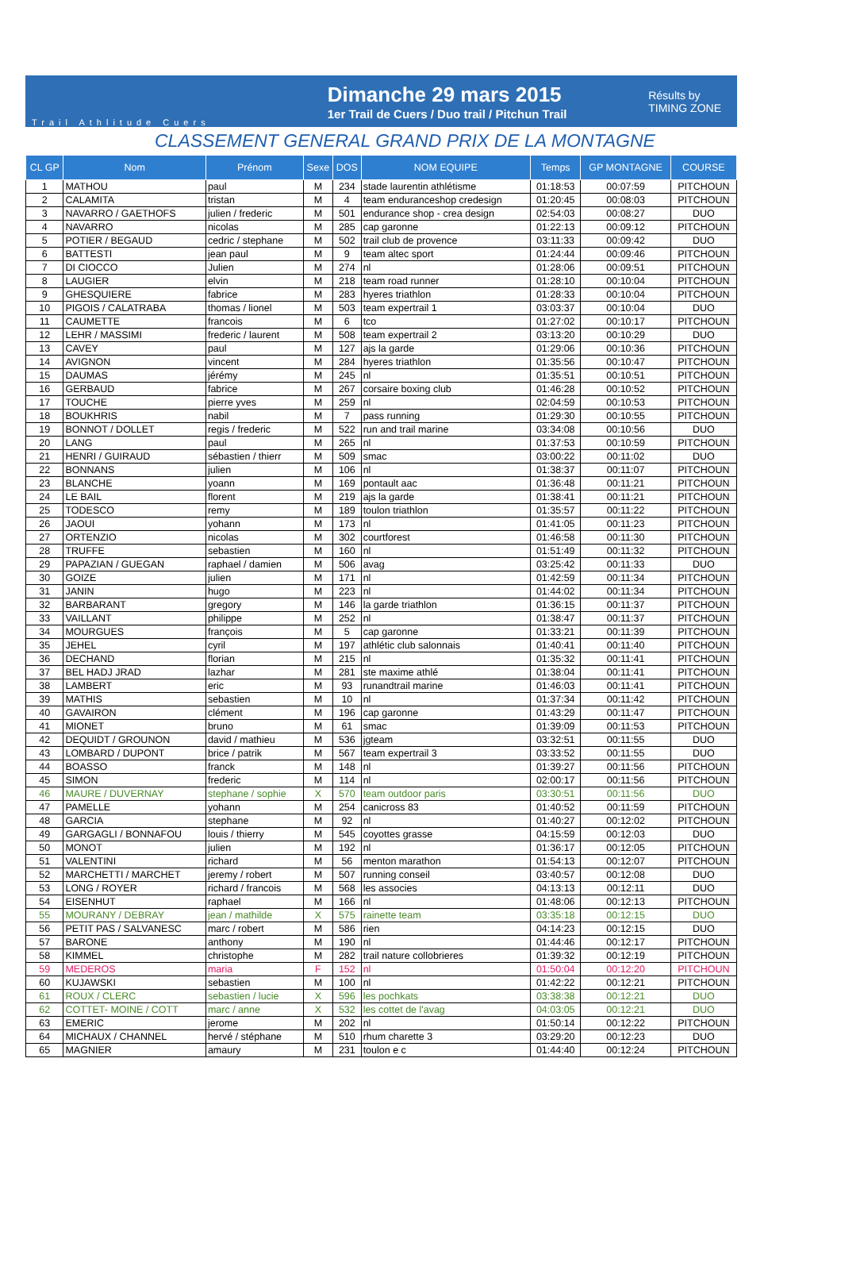Trail Athlitude Cuers
Dimanche 29 mars 2015
1er Trail de Cuers / Duo trail / Pitchun Trail
Résults by
TIMING ZONE
CLASSEMENT GENERAL GRAND PRIX DE LA MONTAGNE
| CL GP | Nom | Prénom | Sexe | DOS | NOM EQUIPE | Temps | GP MONTAGNE | COURSE |
| --- | --- | --- | --- | --- | --- | --- | --- | --- |
| 1 | MATHOU | paul | M | 234 | stade laurentin athlétisme | 01:18:53 | 00:07:59 | PITCHOUN |
| 2 | CALAMITA | tristan | M | 4 | team enduranceshop credesign | 01:20:45 | 00:08:03 | PITCHOUN |
| 3 | NAVARRO / GAETHOFS | julien / frederic | M | 501 | endurance shop - crea design | 02:54:03 | 00:08:27 | DUO |
| 4 | NAVARRO | nicolas | M | 285 | cap garonne | 01:22:13 | 00:09:12 | PITCHOUN |
| 5 | POTIER / BEGAUD | cedric / stephane | M | 502 | trail club de provence | 03:11:33 | 00:09:42 | DUO |
| 6 | BATTESTI | jean paul | M | 9 | team altec sport | 01:24:44 | 00:09:46 | PITCHOUN |
| 7 | DI CIOCCO | Julien | M | 274 | nl | 01:28:06 | 00:09:51 | PITCHOUN |
| 8 | LAUGIER | elvin | M | 218 | team road runner | 01:28:10 | 00:10:04 | PITCHOUN |
| 9 | GHESQUIERE | fabrice | M | 283 | hyeres triathlon | 01:28:33 | 00:10:04 | PITCHOUN |
| 10 | PIGOIS / CALATRABA | thomas / lionel | M | 503 | team expertrail 1 | 03:03:37 | 00:10:04 | DUO |
| 11 | CAUMETTE | francois | M | 6 | tco | 01:27:02 | 00:10:17 | PITCHOUN |
| 12 | LEHR / MASSIMI | frederic / laurent | M | 508 | team expertrail 2 | 03:13:20 | 00:10:29 | DUO |
| 13 | CAVEY | paul | M | 127 | ajs la garde | 01:29:06 | 00:10:36 | PITCHOUN |
| 14 | AVIGNON | vincent | M | 284 | hyeres triathlon | 01:35:56 | 00:10:47 | PITCHOUN |
| 15 | DAUMAS | jérémy | M | 245 | nl | 01:35:51 | 00:10:51 | PITCHOUN |
| 16 | GERBAUD | fabrice | M | 267 | corsaire boxing club | 01:46:28 | 00:10:52 | PITCHOUN |
| 17 | TOUCHE | pierre yves | M | 259 | nl | 02:04:59 | 00:10:53 | PITCHOUN |
| 18 | BOUKHRIS | nabil | M | 7 | pass running | 01:29:30 | 00:10:55 | PITCHOUN |
| 19 | BONNOT / DOLLET | regis / frederic | M | 522 | run and trail marine | 03:34:08 | 00:10:56 | DUO |
| 20 | LANG | paul | M | 265 | nl | 01:37:53 | 00:10:59 | PITCHOUN |
| 21 | HENRI / GUIRAUD | sébastien / thierr | M | 509 | smac | 03:00:22 | 00:11:02 | DUO |
| 22 | BONNANS | julien | M | 106 | nl | 01:38:37 | 00:11:07 | PITCHOUN |
| 23 | BLANCHE | yoann | M | 169 | pontault aac | 01:36:48 | 00:11:21 | PITCHOUN |
| 24 | LE BAIL | florent | M | 219 | ajs la garde | 01:38:41 | 00:11:21 | PITCHOUN |
| 25 | TODESCO | remy | M | 189 | toulon triathlon | 01:35:57 | 00:11:22 | PITCHOUN |
| 26 | JAOUI | yohann | M | 173 | nl | 01:41:05 | 00:11:23 | PITCHOUN |
| 27 | ORTENZIO | nicolas | M | 302 | courtforest | 01:46:58 | 00:11:30 | PITCHOUN |
| 28 | TRUFFE | sebastien | M | 160 | nl | 01:51:49 | 00:11:32 | PITCHOUN |
| 29 | PAPAZIAN / GUEGAN | raphael / damien | M | 506 | avag | 03:25:42 | 00:11:33 | DUO |
| 30 | GOIZE | julien | M | 171 | nl | 01:42:59 | 00:11:34 | PITCHOUN |
| 31 | JANIN | hugo | M | 223 | nl | 01:44:02 | 00:11:34 | PITCHOUN |
| 32 | BARBARANT | gregory | M | 146 | la garde triathlon | 01:36:15 | 00:11:37 | PITCHOUN |
| 33 | VAILLANT | philippe | M | 252 | nl | 01:38:47 | 00:11:37 | PITCHOUN |
| 34 | MOURGUES | françois | M | 5 | cap garonne | 01:33:21 | 00:11:39 | PITCHOUN |
| 35 | JEHEL | cyril | M | 197 | athlétic club salonnais | 01:40:41 | 00:11:40 | PITCHOUN |
| 36 | DECHAND | florian | M | 215 | nl | 01:35:32 | 00:11:41 | PITCHOUN |
| 37 | BEL HADJ JRAD | lazhar | M | 281 | ste maxime athlé | 01:38:04 | 00:11:41 | PITCHOUN |
| 38 | LAMBERT | eric | M | 93 | runandtrail marine | 01:46:03 | 00:11:41 | PITCHOUN |
| 39 | MATHIS | sebastien | M | 10 | nl | 01:37:34 | 00:11:42 | PITCHOUN |
| 40 | GAVAIRON | clément | M | 196 | cap garonne | 01:43:29 | 00:11:47 | PITCHOUN |
| 41 | MIONET | bruno | M | 61 | smac | 01:39:09 | 00:11:53 | PITCHOUN |
| 42 | DEQUIDT / GROUNON | david / mathieu | M | 536 | jgteam | 03:32:51 | 00:11:55 | DUO |
| 43 | LOMBARD / DUPONT | brice / patrik | M | 567 | team expertrail 3 | 03:33:52 | 00:11:55 | DUO |
| 44 | BOASSO | franck | M | 148 | nl | 01:39:27 | 00:11:56 | PITCHOUN |
| 45 | SIMON | frederic | M | 114 | nl | 02:00:17 | 00:11:56 | PITCHOUN |
| 46 | MAURE / DUVERNAY | stephane / sophie | X | 570 | team outdoor paris | 03:30:51 | 00:11:56 | DUO |
| 47 | PAMELLE | yohann | M | 254 | canicross 83 | 01:40:52 | 00:11:59 | PITCHOUN |
| 48 | GARCIA | stephane | M | 92 | nl | 01:40:27 | 00:12:02 | PITCHOUN |
| 49 | GARGAGLI / BONNAFOU | louis / thierry | M | 545 | coyottes grasse | 04:15:59 | 00:12:03 | DUO |
| 50 | MONOT | julien | M | 192 | nl | 01:36:17 | 00:12:05 | PITCHOUN |
| 51 | VALENTINI | richard | M | 56 | menton marathon | 01:54:13 | 00:12:07 | PITCHOUN |
| 52 | MARCHETTI / MARCHET | jeremy / robert | M | 507 | running conseil | 03:40:57 | 00:12:08 | DUO |
| 53 | LONG / ROYER | richard / francois | M | 568 | les associes | 04:13:13 | 00:12:11 | DUO |
| 54 | EISENHUT | raphael | M | 166 | nl | 01:48:06 | 00:12:13 | PITCHOUN |
| 55 | MOURANY / DEBRAY | jean / mathilde | X | 575 | rainette team | 03:35:18 | 00:12:15 | DUO |
| 56 | PETIT PAS / SALVANESC | marc / robert | M | 586 | rien | 04:14:23 | 00:12:15 | DUO |
| 57 | BARONE | anthony | M | 190 | nl | 01:44:46 | 00:12:17 | PITCHOUN |
| 58 | KIMMEL | christophe | M | 282 | trail nature collobrieres | 01:39:32 | 00:12:19 | PITCHOUN |
| 59 | MEDEROS | maria | F | 152 | nl | 01:50:04 | 00:12:20 | PITCHOUN |
| 60 | KUJAWSKI | sebastien | M | 100 | nl | 01:42:22 | 00:12:21 | PITCHOUN |
| 61 | ROUX / CLERC | sebastien / lucie | X | 596 | les pochkats | 03:38:38 | 00:12:21 | DUO |
| 62 | COTTET- MOINE / COTT | marc / anne | X | 532 | les cottet de l'avag | 04:03:05 | 00:12:21 | DUO |
| 63 | EMERIC | jerome | M | 202 | nl | 01:50:14 | 00:12:22 | PITCHOUN |
| 64 | MICHAUX / CHANNEL | hervé / stéphane | M | 510 | rhum charette 3 | 03:29:20 | 00:12:23 | DUO |
| 65 | MAGNIER | amaury | M | 231 | toulon e c | 01:44:40 | 00:12:24 | PITCHOUN |